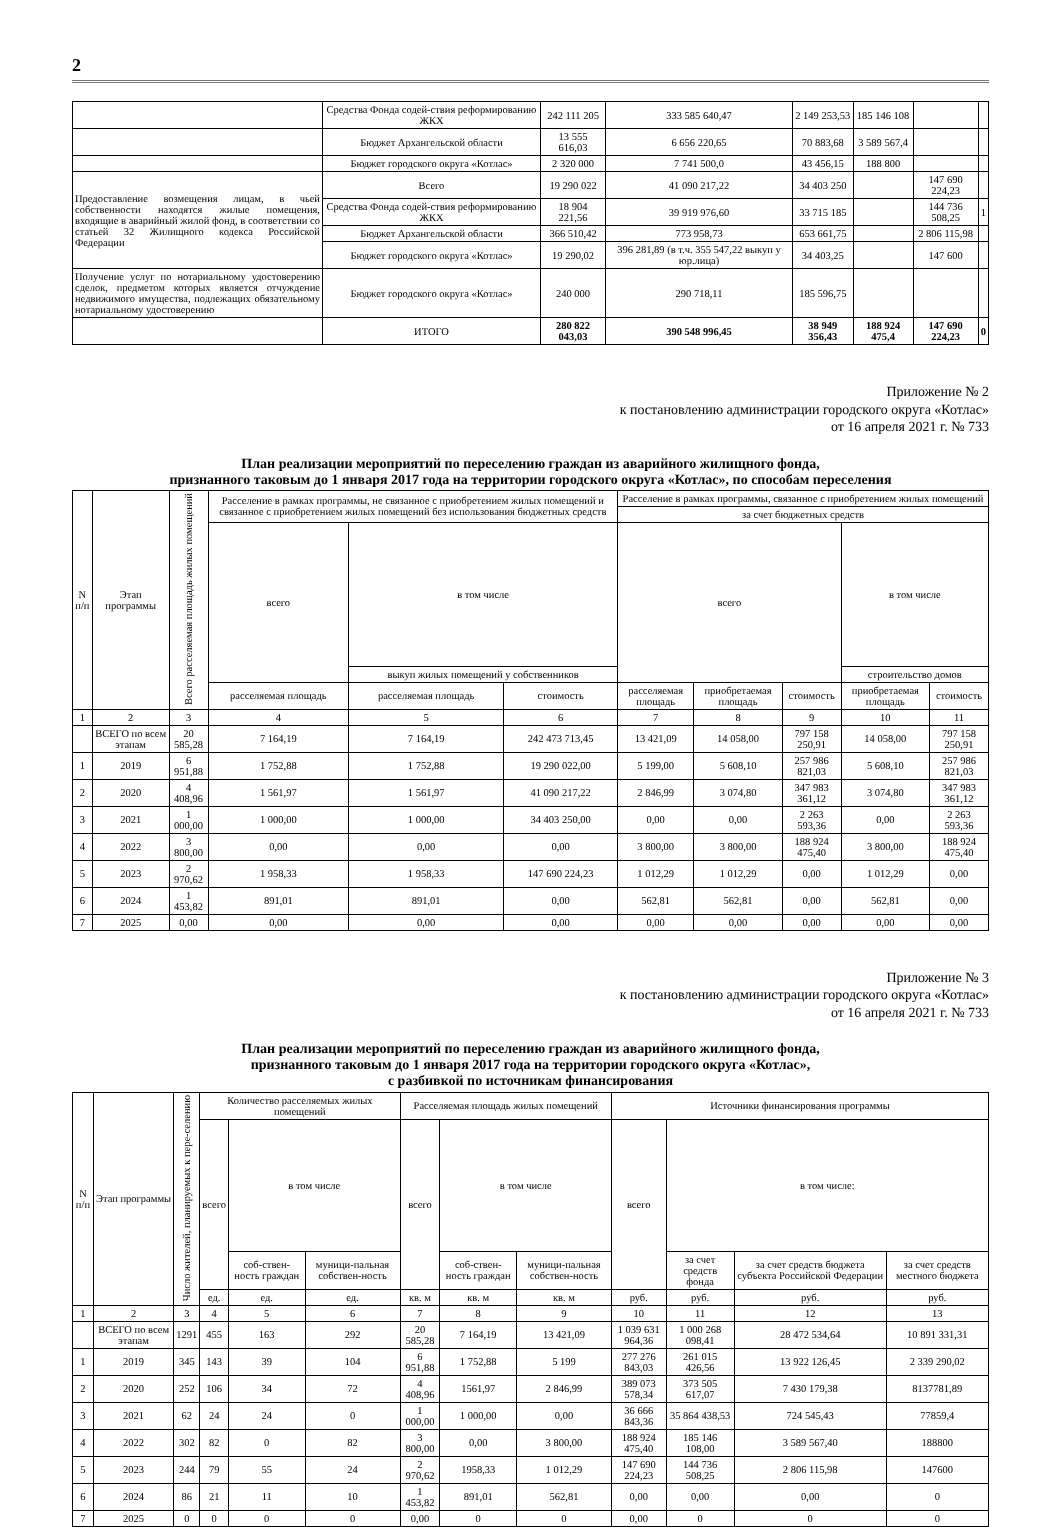2
| | Средства Фонда содей-ствия реформированию ЖКХ | 242 111 205 | 333 585 640,47 | 2 149 253,53 | 185 146 108 | | |
| | Бюджет Архангельской области | 13 555 616,03 | 6 656 220,65 | 70 883,68 | 3 589 567,4 | | |
| | Бюджет городского округа «Котлас» | 2 320 000 | 7 741 500,0 | 43 456,15 | 188 800 | | |
| Предоставление возмещения лицам, в чьей собственности находятся жилые помещения, входящие в аварийный жилой фонд, в соответствии со статьей 32 Жилищного кодекса Российской Федерации | Всего | 19 290 022 | 41 090 217,22 | 34 403 250 | | 147 690 224,23 | |
| | Средства Фонда содей-ствия реформированию ЖКХ | 18 904 221,56 | 39 919 976,60 | 33 715 185 | | 144 736 508,25 | 1 |
| | Бюджет Архангельской области | 366 510,42 | 773 958,73 | 653 661,75 | | 2 806 115,98 | |
| | Бюджет городского округа «Котлас» | 19 290,02 | 396 281,89 (в т.ч. 355 547,22 выкуп у юр.лица) | 34 403,25 | | 147 600 | |
| Получение услуг по нотариальному удостоверению сделок, предметом которых является отчуждение недвижимого имущества, подлежащих обязательному нотариальному удостоверению | Бюджет городского округа «Котлас» | 240 000 | 290 718,11 | 185 596,75 | | | |
| | ИТОГО | 280 822 043,03 | 390 548 996,45 | 38 949 356,43 | 188 924 475,4 | 147 690 224,23 | 0 |
Приложение № 2
к постановлению администрации городского округа «Котлас»
от 16 апреля 2021 г. № 733
План реализации мероприятий по переселению граждан из аварийного жилищного фонда,
признанного таковым до 1 января 2017 года на территории городского округа «Котлас», по способам переселения
| N п/п | Этап программы | Всего расселяемая площадь жилых помещений | Расселение в рамках программы, не связанное с приобретением жилых помещений и связанное с приобретением жилых помещений без использования бюджетных средств | | | Расселение в рамках программы, связанное с приобретением жилых помещений | | | | |
| --- | --- | --- | --- | --- | --- | --- | --- | --- | --- | --- |
| | | | | | | за счет бюджетных средств | | | | |
| | | | всего | в том числе | | всего | | | в том числе | |
| | | | | выкуп жилых помещений у собственников | | | | | строительство домов | |
| | | | расселяемая площадь | расселяемая площадь | стоимость | расселяемая площадь | приобретаемая площадь | стоимость | приобретаемая площадь | стоимость |
| 1 | 2 | 3 | 4 | 5 | 6 | 7 | 8 | 9 | 10 | 11 |
| | ВСЕГО по всем этапам | 20 585,28 | 7 164,19 | 7 164,19 | 242 473 713,45 | 13 421,09 | 14 058,00 | 797 158 250,91 | 14 058,00 | 797 158 250,91 |
| 1 | 2019 | 6 951,88 | 1 752,88 | 1 752,88 | 19 290 022,00 | 5 199,00 | 5 608,10 | 257 986 821,03 | 5 608,10 | 257 986 821,03 |
| 2 | 2020 | 4 408,96 | 1 561,97 | 1 561,97 | 41 090 217,22 | 2 846,99 | 3 074,80 | 347 983 361,12 | 3 074,80 | 347 983 361,12 |
| 3 | 2021 | 1 000,00 | 1 000,00 | 1 000,00 | 34 403 250,00 | 0,00 | 0,00 | 2 263 593,36 | 0,00 | 2 263 593,36 |
| 4 | 2022 | 3 800,00 | 0,00 | 0,00 | 0,00 | 3 800,00 | 3 800,00 | 188 924 475,40 | 3 800,00 | 188 924 475,40 |
| 5 | 2023 | 2 970,62 | 1 958,33 | 1 958,33 | 147 690 224,23 | 1 012,29 | 1 012,29 | 0,00 | 1 012,29 | 0,00 |
| 6 | 2024 | 1 453,82 | 891,01 | 891,01 | 0,00 | 562,81 | 562,81 | 0,00 | 562,81 | 0,00 |
| 7 | 2025 | 0,00 | 0,00 | 0,00 | 0,00 | 0,00 | 0,00 | 0,00 | 0,00 | 0,00 |
Приложение № 3
к постановлению администрации городского округа «Котлас»
от 16 апреля 2021 г. № 733
План реализации мероприятий по переселению граждан из аварийного жилищного фонда,
признанного таковым до 1 января 2017 года на территории городского округа «Котлас»,
с разбивкой по источникам финансирования
| N п/п | Этап программы | Число жителей, планируемых к пере-селению | Количество расселяемых жилых помещений | | | Расселяемая площадь жилых помещений | | | Источники финансирования программы | | | |
| --- | --- | --- | --- | --- | --- | --- | --- | --- | --- | --- | --- | --- |
| | | | всего | в том числе | | всего | в том числе | | всего | в том числе: | | |
| | | | | соб-ствен-ность граждан | муници-пальная собствен-ность | | соб-ствен-ность граждан | муници-пальная собствен-ность | | за счет средств фонда | за счет средств бюджета субъекта Российской Федерации | за счет средств местного бюджета |
| | | | ед. | ед. | ед. | кв. м | кв. м | кв. м | руб. | руб. | руб. | руб. |
| 1 | 2 | 3 | 4 | 5 | 6 | 7 | 8 | 9 | 10 | 11 | 12 | 13 |
| | ВСЕГО по всем этапам | 1291 | 455 | 163 | 292 | 20 585,28 | 7 164,19 | 13 421,09 | 1 039 631 964,36 | 1 000 268 098,41 | 28 472 534,64 | 10 891 331,31 |
| 1 | 2019 | 345 | 143 | 39 | 104 | 6 951,88 | 1 752,88 | 5 199 | 277 276 843,03 | 261 015 426,56 | 13 922 126,45 | 2 339 290,02 |
| 2 | 2020 | 252 | 106 | 34 | 72 | 4 408,96 | 1561,97 | 2 846,99 | 389 073 578,34 | 373 505 617,07 | 7 430 179,38 | 8137781,89 |
| 3 | 2021 | 62 | 24 | 24 | 0 | 1 000,00 | 1 000,00 | 0,00 | 36 666 843,36 | 35 864 438,53 | 724 545,43 | 77859,4 |
| 4 | 2022 | 302 | 82 | 0 | 82 | 3 800,00 | 0,00 | 3 800,00 | 188 924 475,40 | 185 146 108,00 | 3 589 567,40 | 188800 |
| 5 | 2023 | 244 | 79 | 55 | 24 | 2 970,62 | 1958,33 | 1 012,29 | 147 690 224,23 | 144 736 508,25 | 2 806 115,98 | 147600 |
| 6 | 2024 | 86 | 21 | 11 | 10 | 1 453,82 | 891,01 | 562,81 | 0,00 | 0,00 | 0,00 | 0 |
| 7 | 2025 | 0 | 0 | 0 | 0 | 0,00 | 0 | 0 | 0,00 | 0 | 0 | 0 |